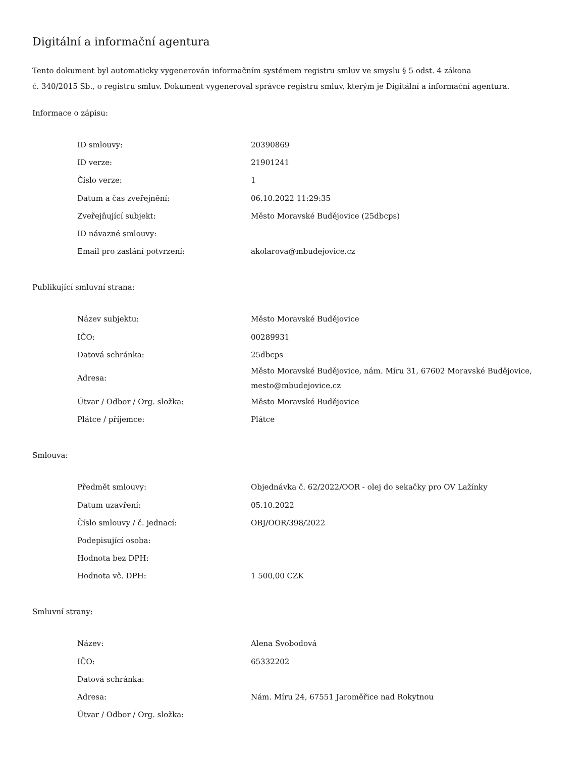Digitální a informační agentura
Tento dokument byl automaticky vygenerován informačním systémem registru smluv ve smyslu § 5 odst. 4 zákona
č. 340/2015 Sb., o registru smluv. Dokument vygeneroval správce registru smluv, kterým je Digitální a informační agentura.
Informace o zápisu:
| ID smlouvy: | 20390869 |
| ID verze: | 21901241 |
| Číslo verze: | 1 |
| Datum a čas zveřejnění: | 06.10.2022 11:29:35 |
| Zveřejňující subjekt: | Město Moravské Budějovice (25dbcps) |
| ID návazné smlouvy: | |
| Email pro zaslání potvrzení: | akolarova@mbudejovice.cz |
Publikující smluvní strana:
| Název subjektu: | Město Moravské Budějovice |
| IČO: | 00289931 |
| Datová schránka: | 25dbcps |
| Adresa: | Město Moravské Budějovice, nám. Míru 31, 67602 Moravské Budějovice, mesto@mbudejovice.cz |
| Útvar / Odbor / Org. složka: | Město Moravské Budějovice |
| Plátce / příjemce: | Plátce |
Smlouva:
| Předmět smlouvy: | Objednávka č. 62/2022/OOR - olej do sekačky pro OV Lažínky |
| Datum uzavření: | 05.10.2022 |
| Číslo smlouvy / č. jednací: | OBJ/OOR/398/2022 |
| Podepisující osoba: | |
| Hodnota bez DPH: | |
| Hodnota vč. DPH: | 1 500,00 CZK |
Smluvní strany:
| Název: | Alena Svobodová |
| IČO: | 65332202 |
| Datová schránka: | |
| Adresa: | Nám. Míru 24, 67551 Jaroměřice nad Rokytnou |
| Útvar / Odbor / Org. složka: | |